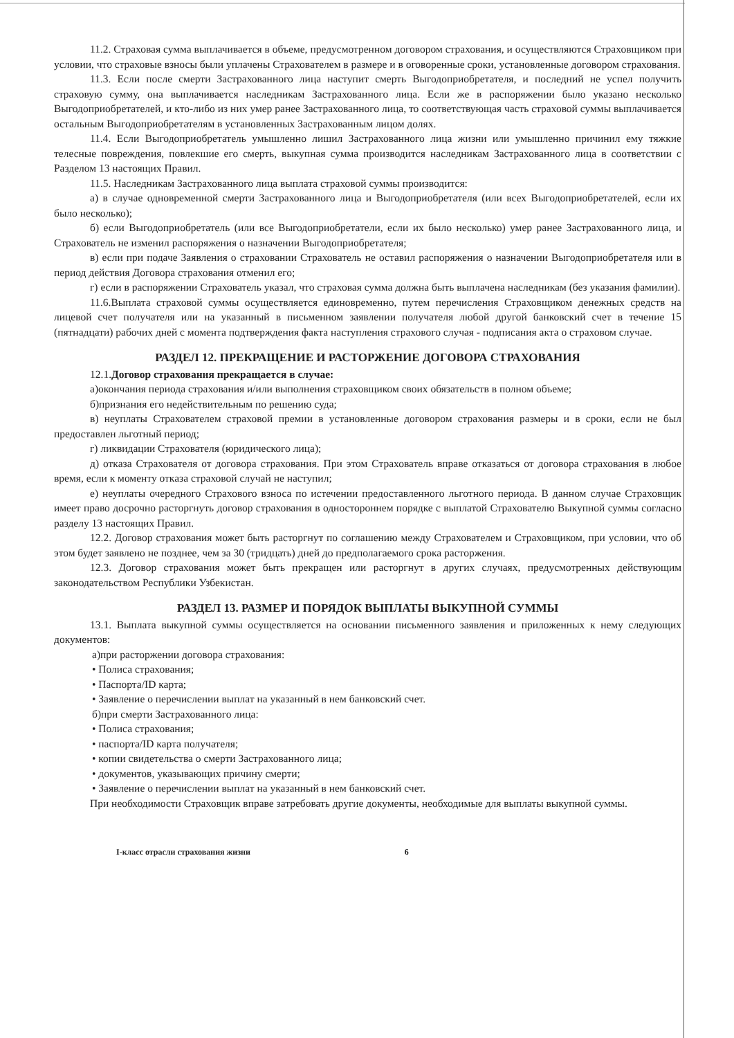11.2. Страховая сумма выплачивается в объеме, предусмотренном договором страхования, и осуществляются Страховщиком при условии, что страховые взносы были уплачены Страхователем в размере и в оговоренные сроки, установленные договором страхования.
11.3. Если после смерти Застрахованного лица наступит смерть Выгодоприобретателя, и последний не успел получить страховую сумму, она выплачивается наследникам Застрахованного лица. Если же в распоряжении было указано несколько Выгодоприобретателей, и кто-либо из них умер ранее Застрахованного лица, то соответствующая часть страховой суммы выплачивается остальным Выгодоприобретателям в установленных Застрахованным лицом долях.
11.4. Если Выгодоприобретатель умышленно лишил Застрахованного лица жизни или умышленно причинил ему тяжкие телесные повреждения, повлекшие его смерть, выкупная сумма производится наследникам Застрахованного лица в соответствии с Разделом 13 настоящих Правил.
11.5. Наследникам Застрахованного лица выплата страховой суммы производится:
а) в случае одновременной смерти Застрахованного лица и Выгодоприобретателя (или всех Выгодоприобретателей, если их было несколько);
б) если Выгодоприобретатель (или все Выгодоприобретатели, если их было несколько) умер ранее Застрахованного лица, и Страхователь не изменил распоряжения о назначении Выгодоприобретателя;
в) если при подаче Заявления о страховании Страхователь не оставил распоряжения о назначении Выгодоприобретателя или в период действия Договора страхования отменил его;
г) если в распоряжении Страхователь указал, что страховая сумма должна быть выплачена наследникам (без указания фамилии).
11.6.Выплата страховой суммы осуществляется единовременно, путем перечисления Страховщиком денежных средств на лицевой счет получателя или на указанный в письменном заявлении получателя любой другой банковский счет в течение 15 (пятнадцати) рабочих дней с момента подтверждения факта наступления страхового случая - подписания акта о страховом случае.
РАЗДЕЛ 12. ПРЕКРАЩЕНИЕ И РАСТОРЖЕНИЕ ДОГОВОРА СТРАХОВАНИЯ
12.1.Договор страхования прекращается в случае:
а)окончания периода страхования и/или выполнения страховщиком своих обязательств в полном объеме;
б)признания его недействительным по решению суда;
в) неуплаты Страхователем страховой премии в установленные договором страхования размеры и в сроки, если не был предоставлен льготный период;
г) ликвидации Страхователя (юридического лица);
д) отказа Страхователя от договора страхования. При этом Страхователь вправе отказаться от договора страхования в любое время, если к моменту отказа страховой случай не наступил;
е) неуплаты очередного Страхового взноса по истечении предоставленного льготного периода. В данном случае Страховщик имеет право досрочно расторгнуть договор страхования в одностороннем порядке с выплатой Страхователю Выкупной суммы согласно разделу 13 настоящих Правил.
12.2. Договор страхования может быть расторгнут по соглашению между Страхователем и Страховщиком, при условии, что об этом будет заявлено не позднее, чем за 30 (тридцать) дней до предполагаемого срока расторжения.
12.3. Договор страхования может быть прекращен или расторгнут в других случаях, предусмотренных действующим законодательством Республики Узбекистан.
РАЗДЕЛ 13. РАЗМЕР И ПОРЯДОК ВЫПЛАТЫ ВЫКУПНОЙ СУММЫ
13.1. Выплата выкупной суммы осуществляется на основании письменного заявления и приложенных к нему следующих документов:
а)при расторжении договора страхования:
• Полиса страхования;
• Паспорта/ID карта;
• Заявление о перечислении выплат на указанный в нем банковский счет.
б)при смерти Застрахованного лица:
• Полиса страхования;
• паспорта/ID карта получателя;
• копии свидетельства о смерти Застрахованного лица;
• документов, указывающих причину смерти;
• Заявление о перечислении выплат на указанный в нем банковский счет.
При необходимости Страховщик вправе затребовать другие документы, необходимые для выплаты выкупной суммы.
I-класс отрасли страхования жизни 6